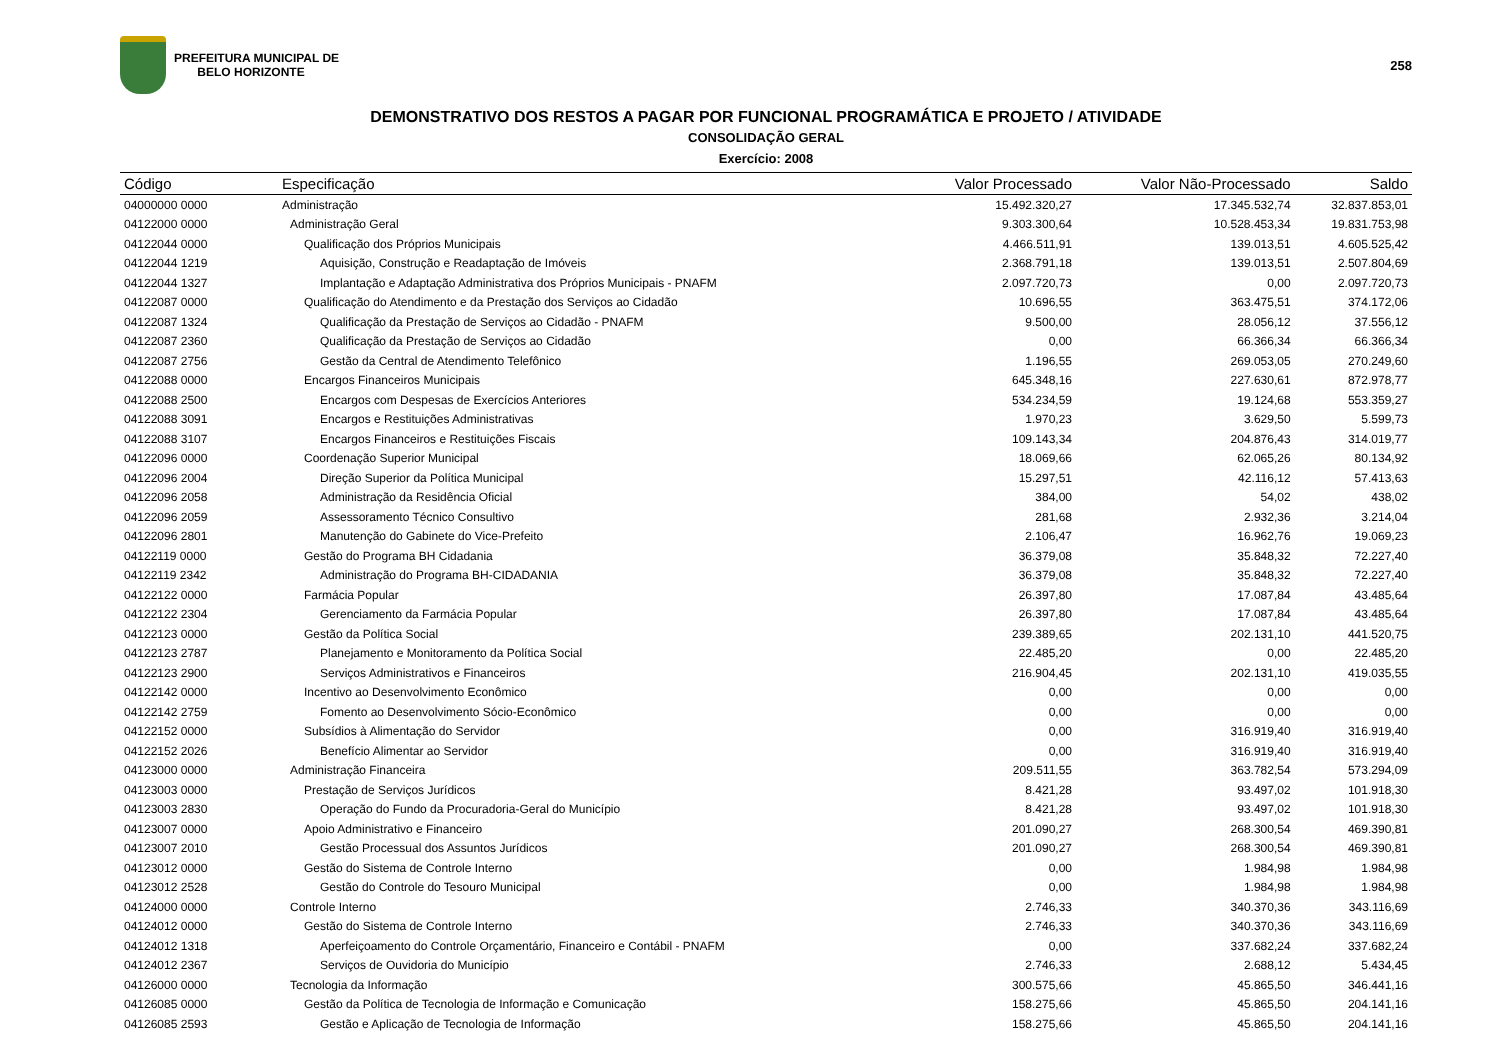PREFEITURA MUNICIPAL DE
BELO HORIZONTE
258
DEMONSTRATIVO DOS RESTOS A PAGAR POR FUNCIONAL PROGRAMÁTICA E PROJETO / ATIVIDADE
CONSOLIDAÇÃO GERAL
Exercício: 2008
| Código | Especificação | Valor Processado | Valor Não-Processado | Saldo |
| --- | --- | --- | --- | --- |
| 04000000 0000 | Administração | 15.492.320,27 | 17.345.532,74 | 32.837.853,01 |
| 04122000 0000 | Administração Geral | 9.303.300,64 | 10.528.453,34 | 19.831.753,98 |
| 04122044 0000 | Qualificação dos Próprios Municipais | 4.466.511,91 | 139.013,51 | 4.605.525,42 |
| 04122044 1219 | Aquisição, Construção e Readaptação de Imóveis | 2.368.791,18 | 139.013,51 | 2.507.804,69 |
| 04122044 1327 | Implantação e Adaptação Administrativa dos Próprios Municipais - PNAFM | 2.097.720,73 | 0,00 | 2.097.720,73 |
| 04122087 0000 | Qualificação do Atendimento e da Prestação dos Serviços ao Cidadão | 10.696,55 | 363.475,51 | 374.172,06 |
| 04122087 1324 | Qualificação da Prestação de Serviços ao Cidadão - PNAFM | 9.500,00 | 28.056,12 | 37.556,12 |
| 04122087 2360 | Qualificação da Prestação de Serviços ao Cidadão | 0,00 | 66.366,34 | 66.366,34 |
| 04122087 2756 | Gestão da Central de Atendimento Telefônico | 1.196,55 | 269.053,05 | 270.249,60 |
| 04122088 0000 | Encargos Financeiros Municipais | 645.348,16 | 227.630,61 | 872.978,77 |
| 04122088 2500 | Encargos com Despesas de Exercícios Anteriores | 534.234,59 | 19.124,68 | 553.359,27 |
| 04122088 3091 | Encargos e Restituições Administrativas | 1.970,23 | 3.629,50 | 5.599,73 |
| 04122088 3107 | Encargos Financeiros e Restituições Fiscais | 109.143,34 | 204.876,43 | 314.019,77 |
| 04122096 0000 | Coordenação Superior Municipal | 18.069,66 | 62.065,26 | 80.134,92 |
| 04122096 2004 | Direção Superior da Política Municipal | 15.297,51 | 42.116,12 | 57.413,63 |
| 04122096 2058 | Administração da Residência Oficial | 384,00 | 54,02 | 438,02 |
| 04122096 2059 | Assessoramento Técnico Consultivo | 281,68 | 2.932,36 | 3.214,04 |
| 04122096 2801 | Manutenção do Gabinete do Vice-Prefeito | 2.106,47 | 16.962,76 | 19.069,23 |
| 04122119 0000 | Gestão do Programa BH Cidadania | 36.379,08 | 35.848,32 | 72.227,40 |
| 04122119 2342 | Administração do Programa BH-CIDADANIA | 36.379,08 | 35.848,32 | 72.227,40 |
| 04122122 0000 | Farmácia Popular | 26.397,80 | 17.087,84 | 43.485,64 |
| 04122122 2304 | Gerenciamento da Farmácia Popular | 26.397,80 | 17.087,84 | 43.485,64 |
| 04122123 0000 | Gestão da Política Social | 239.389,65 | 202.131,10 | 441.520,75 |
| 04122123 2787 | Planejamento e Monitoramento da Política Social | 22.485,20 | 0,00 | 22.485,20 |
| 04122123 2900 | Serviços Administrativos e Financeiros | 216.904,45 | 202.131,10 | 419.035,55 |
| 04122142 0000 | Incentivo ao Desenvolvimento Econômico | 0,00 | 0,00 | 0,00 |
| 04122142 2759 | Fomento ao Desenvolvimento Sócio-Econômico | 0,00 | 0,00 | 0,00 |
| 04122152 0000 | Subsídios à Alimentação do Servidor | 0,00 | 316.919,40 | 316.919,40 |
| 04122152 2026 | Benefício Alimentar ao Servidor | 0,00 | 316.919,40 | 316.919,40 |
| 04123000 0000 | Administração Financeira | 209.511,55 | 363.782,54 | 573.294,09 |
| 04123003 0000 | Prestação de Serviços Jurídicos | 8.421,28 | 93.497,02 | 101.918,30 |
| 04123003 2830 | Operação do Fundo da Procuradoria-Geral do Município | 8.421,28 | 93.497,02 | 101.918,30 |
| 04123007 0000 | Apoio Administrativo e Financeiro | 201.090,27 | 268.300,54 | 469.390,81 |
| 04123007 2010 | Gestão Processual dos Assuntos Jurídicos | 201.090,27 | 268.300,54 | 469.390,81 |
| 04123012 0000 | Gestão do Sistema de Controle Interno | 0,00 | 1.984,98 | 1.984,98 |
| 04123012 2528 | Gestão do Controle do Tesouro Municipal | 0,00 | 1.984,98 | 1.984,98 |
| 04124000 0000 | Controle Interno | 2.746,33 | 340.370,36 | 343.116,69 |
| 04124012 0000 | Gestão do Sistema de Controle Interno | 2.746,33 | 340.370,36 | 343.116,69 |
| 04124012 1318 | Aperfeiçoamento do Controle Orçamentário, Financeiro e Contábil - PNAFM | 0,00 | 337.682,24 | 337.682,24 |
| 04124012 2367 | Serviços de Ouvidoria do Município | 2.746,33 | 2.688,12 | 5.434,45 |
| 04126000 0000 | Tecnologia da Informação | 300.575,66 | 45.865,50 | 346.441,16 |
| 04126085 0000 | Gestão da Política de Tecnologia de Informação e Comunicação | 158.275,66 | 45.865,50 | 204.141,16 |
| 04126085 2593 | Gestão e Aplicação de Tecnologia de Informação | 158.275,66 | 45.865,50 | 204.141,16 |